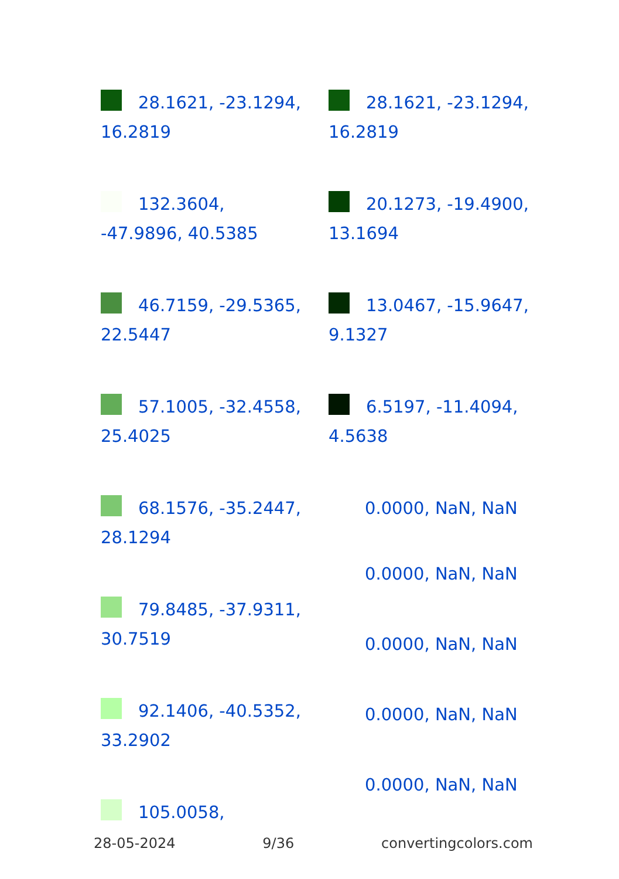28.1621, -23.1294, 16.2819
132.3604, -47.9896, 40.5385
46.7159, -29.5365, 22.5447
57.1005, -32.4558, 25.4025
68.1576, -35.2447, 28.1294
79.8485, -37.9311, 30.7519
92.1406, -40.5352, 33.2902
105.0058,
28.1621, -23.1294, 16.2819
20.1273, -19.4900, 13.1694
13.0467, -15.9647, 9.1327
6.5197, -11.4094, 4.5638
0.0000, NaN, NaN
0.0000, NaN, NaN
0.0000, NaN, NaN
0.0000, NaN, NaN
0.0000, NaN, NaN
28-05-2024 9/36 convertingcolors.com